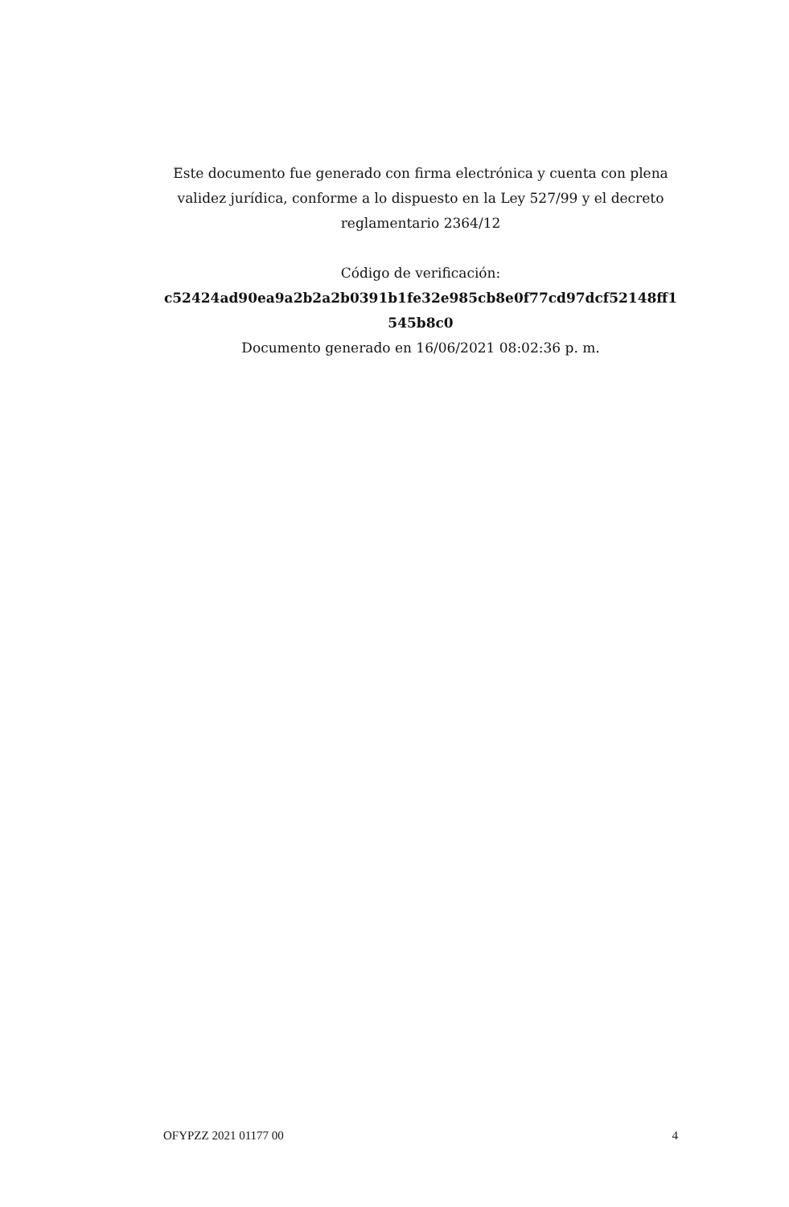Este documento fue generado con firma electrónica y cuenta con plena validez jurídica, conforme a lo dispuesto en la Ley 527/99 y el decreto reglamentario 2364/12
Código de verificación:
c52424ad90ea9a2b2a2b0391b1fe32e985cb8e0f77cd97dcf52148ff1545b8c0
Documento generado en 16/06/2021 08:02:36 p. m.
OFYPZZ 2021 01177 00 4